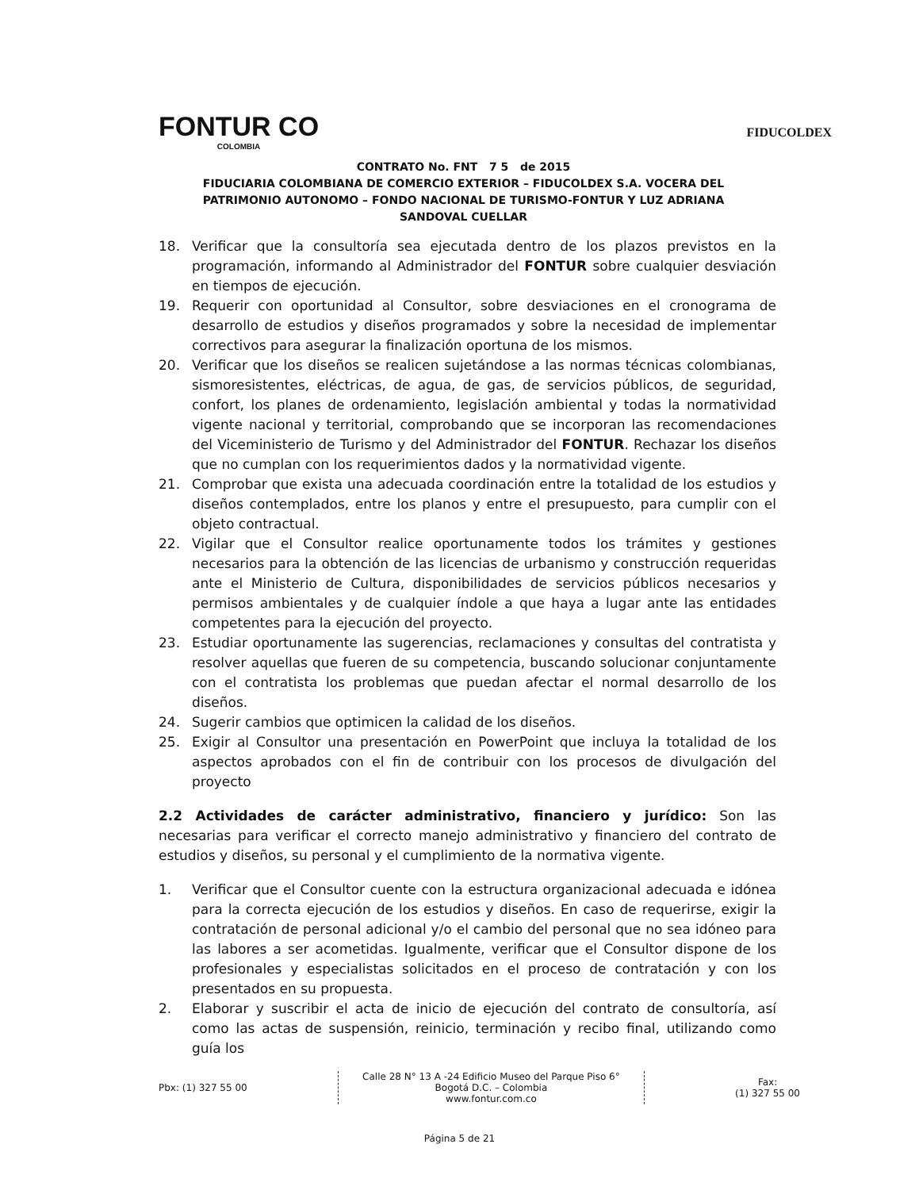FONTUR CO
COLOMBIA
FIDUCOLDEX
CONTRATO No. FNT 7 5 de 2015
FIDUCIARIA COLOMBIANA DE COMERCIO EXTERIOR – FIDUCOLDEX S.A. VOCERA DEL PATRIMONIO AUTONOMO – FONDO NACIONAL DE TURISMO-FONTUR Y LUZ ADRIANA SANDOVAL CUELLAR
18. Verificar que la consultoría sea ejecutada dentro de los plazos previstos en la programación, informando al Administrador del FONTUR sobre cualquier desviación en tiempos de ejecución.
19. Requerir con oportunidad al Consultor, sobre desviaciones en el cronograma de desarrollo de estudios y diseños programados y sobre la necesidad de implementar correctivos para asegurar la finalización oportuna de los mismos.
20. Verificar que los diseños se realicen sujetándose a las normas técnicas colombianas, sismoresistentes, eléctricas, de agua, de gas, de servicios públicos, de seguridad, confort, los planes de ordenamiento, legislación ambiental y todas la normatividad vigente nacional y territorial, comprobando que se incorporan las recomendaciones del Viceministerio de Turismo y del Administrador del FONTUR. Rechazar los diseños que no cumplan con los requerimientos dados y la normatividad vigente.
21. Comprobar que exista una adecuada coordinación entre la totalidad de los estudios y diseños contemplados, entre los planos y entre el presupuesto, para cumplir con el objeto contractual.
22. Vigilar que el Consultor realice oportunamente todos los trámites y gestiones necesarios para la obtención de las licencias de urbanismo y construcción requeridas ante el Ministerio de Cultura, disponibilidades de servicios públicos necesarios y permisos ambientales y de cualquier índole a que haya a lugar ante las entidades competentes para la ejecución del proyecto.
23. Estudiar oportunamente las sugerencias, reclamaciones y consultas del contratista y resolver aquellas que fueren de su competencia, buscando solucionar conjuntamente con el contratista los problemas que puedan afectar el normal desarrollo de los diseños.
24. Sugerir cambios que optimicen la calidad de los diseños.
25. Exigir al Consultor una presentación en PowerPoint que incluya la totalidad de los aspectos aprobados con el fin de contribuir con los procesos de divulgación del proyecto
2.2 Actividades de carácter administrativo, financiero y jurídico: Son las necesarias para verificar el correcto manejo administrativo y financiero del contrato de estudios y diseños, su personal y el cumplimiento de la normativa vigente.
1. Verificar que el Consultor cuente con la estructura organizacional adecuada e idónea para la correcta ejecución de los estudios y diseños. En caso de requerirse, exigir la contratación de personal adicional y/o el cambio del personal que no sea idóneo para las labores a ser acometidas. Igualmente, verificar que el Consultor dispone de los profesionales y especialistas solicitados en el proceso de contratación y con los presentados en su propuesta.
2. Elaborar y suscribir el acta de inicio de ejecución del contrato de consultoría, así como las actas de suspensión, reinicio, terminación y recibo final, utilizando como guía los
Pbx: (1) 327 55 00 Calle 28 N° 13 A -24 Edificio Museo del Parque Piso 6°
Bogotá D.C. – Colombia
www.fontur.com.co Fax:
(1) 327 55 00
Página 5 de 21